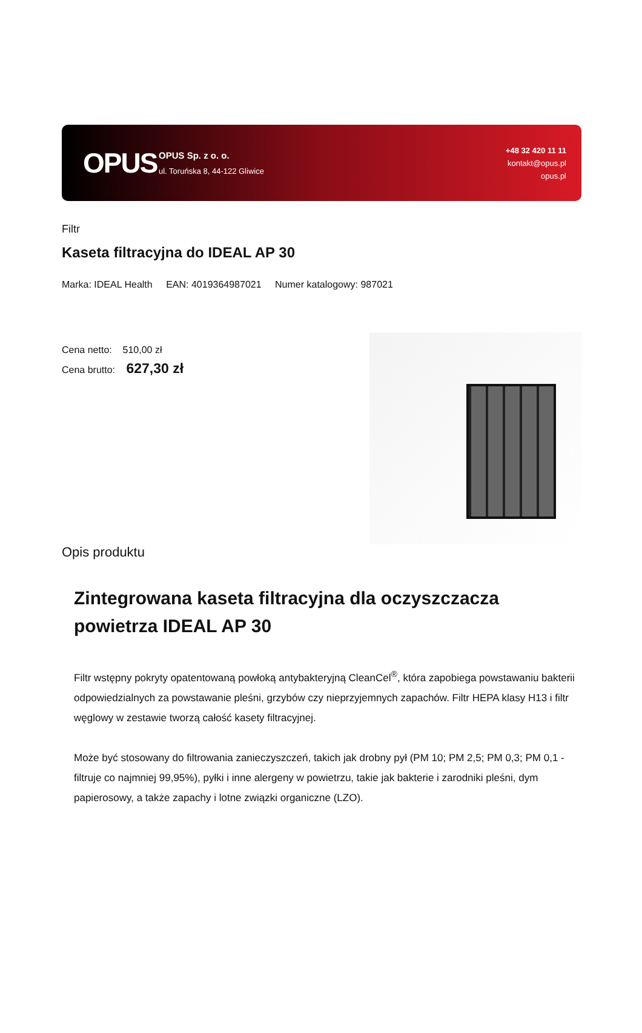OPUS
OPUS Sp. z o. o.
ul. Toruńska 8, 44-122 Gliwice
+48 32 420 11 11
kontakt@opus.pl
opus.pl
Filtr
Kaseta filtracyjna do IDEAL AP 30
Marka: IDEAL Health EAN: 4019364987021 Numer katalogowy: 987021
Cena netto: 510,00 zł
Cena brutto: 627,30 zł
Opis produktu
Zintegrowana kaseta filtracyjna dla oczyszczacza powietrza IDEAL AP 30
Filtr wstępny pokryty opatentowaną powłoką antybakteryjną CleanCel<sup>®</sup>, która zapobiega powstawaniu bakterii odpowiedzialnych za powstawanie pleśni, grzybów czy nieprzyjemnych zapachów. Filtr HEPA klasy H13 i filtr węglowy w zestawie tworzą całość kasety filtracyjnej.
Może być stosowany do filtrowania zanieczyszczeń, takich jak drobny pył (PM 10; PM 2,5; PM 0,3; PM 0,1 - filtruje co najmniej 99,95%), pyłki i inne alergeny w powietrzu, takie jak bakterie i zarodniki pleśni, dym papierosowy, a także zapachy i lotne związki organiczne (LZO).